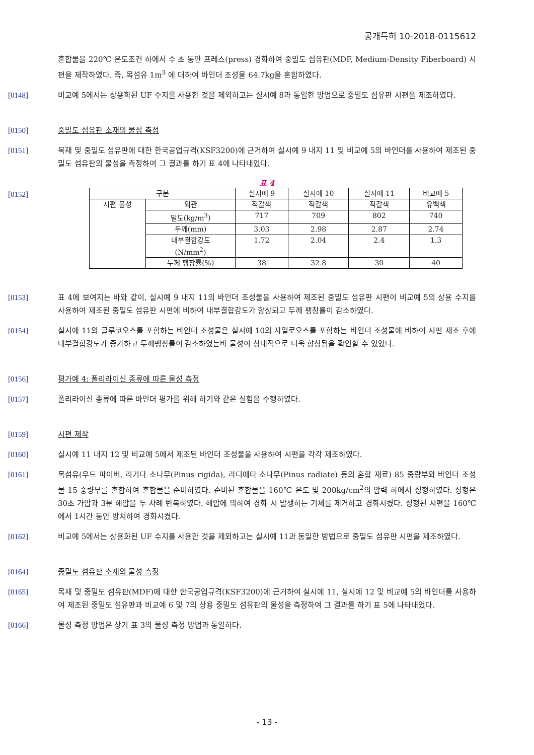공개특허 10-2018-0115612
혼합물을 220℃ 온도조건 하에서 수 초 동안 프레스(press) 경화하여 중밀도 섬유판(MDF, Medium-Density Fiberboard) 시편을 제작하였다. 즉, 목섬유 1m<sup>3</sup> 에 대하여 바인더 조성물 64.7kg을 혼합하였다.
[0148] 비교예 5에서는 상용화된 UF 수지를 사용한 것을 제외하고는 실시예 8과 동일한 방법으로 중밀도 섬유판 시편을 제조하였다.
[0150] 중밀도 섬유판 소재의 물성 측정
[0151] 목재 및 중밀도 섬유판에 대한 한국공업규격(KSF3200)에 근거하여 실시예 9 내지 11 및 비교예 5의 바인더를 사용하여 제조된 중밀도 섬유판의 물성을 측정하여 그 결과를 하기 표 4에 나타내었다.
표 4
[0152]
| 구분 | | 실시예 9 | 실시예 10 | 실시예 11 | 비교예 5 |
| 시편 물성 | 외관 | 적갈색 | 적갈색 | 적갈색 | 유백색 |
| | 밀도(kg/m<sup>3</sup>) | 717 | 709 | 802 | 740 |
| | 두께(mm) | 3.03 | 2.98 | 2.87 | 2.74 |
| | 내부결합강도 (N/mm<sup>2</sup>) | 1.72 | 2.04 | 2.4 | 1.3 |
| | 두께 팽창률(%) | 38 | 32.8 | 30 | 40 |
[0153] 표 4에 보여지는 바와 같이, 실시예 9 내지 11의 바인더 조성물을 사용하여 제조된 중밀도 섬유판 시편이 비교예 5의 상용 수지를 사용하여 제조된 중밀도 섬유판 시편에 비하여 내부결합강도가 향상되고 두께 팽창률이 감소하였다.
[0154] 실시예 11의 글루코오스를 포함하는 바인더 조성물은 실시예 10의 자일로오스를 포함하는 바인더 조성물에 비하여 시편 제조 후에 내부결합강도가 증가하고 두께팽창률이 감소하였는바 물성이 상대적으로 더욱 향상됨을 확인할 수 있었다.
[0156] 평가예 4: 폴리라이신 종류에 따른 물성 측정
[0157] 폴리라이신 종류에 따른 바인더 평가를 위해 하기와 같은 실험을 수행하였다.
[0159] 시편 제작
[0160] 실시예 11 내지 12 및 비교예 5에서 제조된 바인더 조성물을 사용하여 시편을 각각 제조하였다.
[0161] 목섬유(우드 파이버, 리기다 소나무(Pinus rigida), 라디에타 소나무(Pinus radiate) 등의 혼합 재료) 85 중량부와 바인더 조성물 15 중량부를 혼합하여 혼합물을 준비하였다. 준비된 혼합물을 160℃ 온도 및 200kg/cm<sup>2</sup>의 압력 하에서 성형하였다. 성형은 30초 가압과 3분 해압을 두 차례 반복하였다. 해압에 의하여 경화 시 발생하는 기체를 제거하고 경화시켰다. 성형된 시편을 160℃에서 1시간 동안 방치하여 경화시켰다.
[0162] 비교예 5에서는 상용화된 UF 수지를 사용한 것을 제외하고는 실시예 11과 동일한 방법으로 중밀도 섬유판 시편을 제조하였다.
[0164] 중밀도 섬유판 소재의 물성 측정
[0165] 목재 및 중밀도 섬유판(MDF)에 대한 한국공업규격(KSF3200)에 근거하여 실시예 11, 실시예 12 및 비교예 5의 바인더를 사용하여 제조된 중밀도 섬유판과 비교예 6 및 7의 상용 중밀도 섬유판의 물성을 측정하여 그 결과를 하기 표 5에 나타내었다.
[0166] 물성 측정 방법은 상기 표 3의 물성 측정 방법과 동일하다.
- 13 -